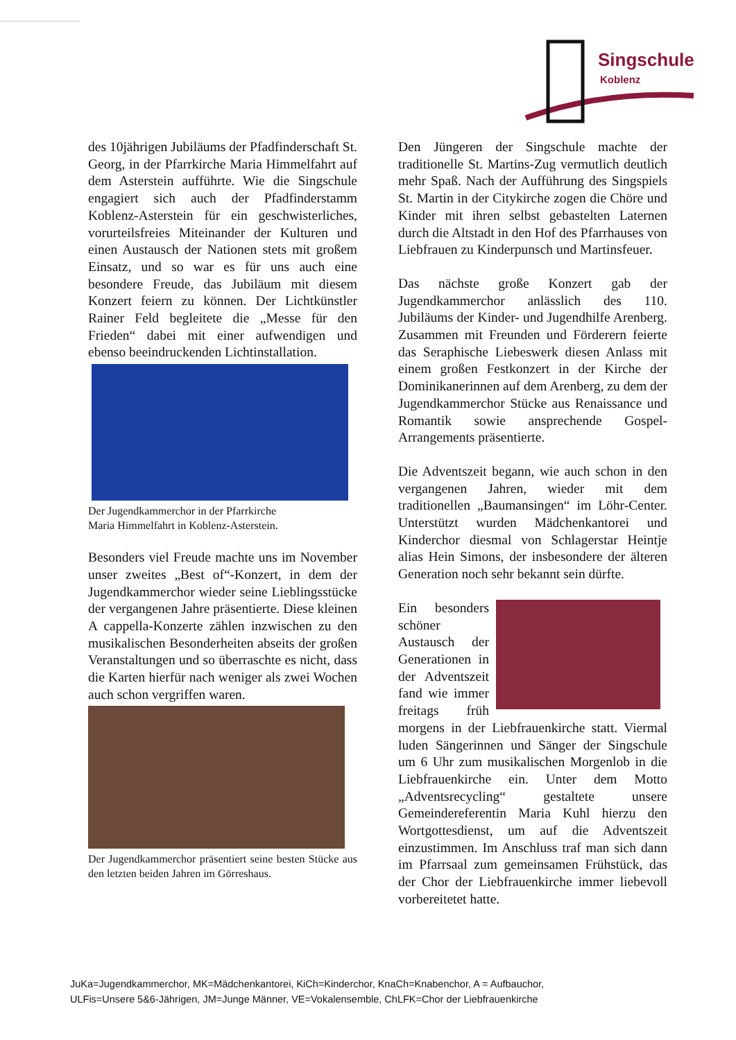Singschule
Koblenz
des 10jährigen Jubiläums der Pfadfinderschaft St. Georg, in der Pfarrkirche Maria Himmelfahrt auf dem Asterstein aufführte. Wie die Singschule engagiert sich auch der Pfadfinderstamm Koblenz-Asterstein für ein geschwisterliches, vorurteilsfreies Miteinander der Kulturen und einen Austausch der Nationen stets mit großem Einsatz, und so war es für uns auch eine besondere Freude, das Jubiläum mit diesem Konzert feiern zu können. Der Lichtkünstler Rainer Feld begleitete die „Messe für den Frieden“ dabei mit einer aufwendigen und ebenso beeindruckenden Lichtinstallation.
Der Jugendkammerchor in der Pfarrkirche
Maria Himmelfahrt in Koblenz-Asterstein.
Besonders viel Freude machte uns im November unser zweites „Best of“-Konzert, in dem der Jugendkammerchor wieder seine Lieblingsstücke der vergangenen Jahre präsentierte. Diese kleinen A cappella-Konzerte zählen inzwischen zu den musikalischen Besonderheiten abseits der großen Veranstaltungen und so überraschte es nicht, dass die Karten hierfür nach weniger als zwei Wochen auch schon vergriffen waren.
Der Jugendkammerchor präsentiert seine besten Stücke aus den letzten beiden Jahren im Görreshaus.
Den Jüngeren der Singschule machte der traditionelle St. Martins-Zug vermutlich deutlich mehr Spaß. Nach der Aufführung des Singspiels St. Martin in der Citykirche zogen die Chöre und Kinder mit ihren selbst gebastelten Laternen durch die Altstadt in den Hof des Pfarrhauses von Liebfrauen zu Kinderpunsch und Martinsfeuer.
Das nächste große Konzert gab der Jugendkammerchor anlässlich des 110. Jubiläums der Kinder- und Jugendhilfe Arenberg. Zusammen mit Freunden und Förderern feierte das Seraphische Liebeswerk diesen Anlass mit einem großen Festkonzert in der Kirche der Dominikanerinnen auf dem Arenberg, zu dem der Jugendkammerchor Stücke aus Renaissance und Romantik sowie ansprechende Gospel-Arrangements präsentierte.
Die Adventszeit begann, wie auch schon in den vergangenen Jahren, wieder mit dem traditionellen „Baumansingen“ im Löhr-Center. Unterstützt wurden Mädchenkantorei und Kinderchor diesmal von Schlagerstar Heintje alias Hein Simons, der insbesondere der älteren Generation noch sehr bekannt sein dürfte.
Ein besonders schöner Austausch der Generationen in der Adventszeit fand wie immer freitags früh morgens in der Liebfrauenkirche statt. Viermal luden Sängerinnen und Sänger der Singschule um 6 Uhr zum musikalischen Morgenlob in die Liebfrauenkirche ein. Unter dem Motto „Adventsrecycling“ gestaltete unsere Gemeindereferentin Maria Kuhl hierzu den Wortgottesdienst, um auf die Adventszeit einzustimmen. Im Anschluss traf man sich dann im Pfarrsaal zum gemeinsamen Frühstück, das der Chor der Liebfrauenkirche immer liebevoll vorbereitetet hatte.
JuKa=Jugendkammerchor, MK=Mädchenkantorei, KiCh=Kinderchor, KnaCh=Knabenchor, A = Aufbauchor,
ULFis=Unsere 5&6-Jährigen, JM=Junge Männer, VE=Vokalensemble, ChLFK=Chor der Liebfrauenkirche